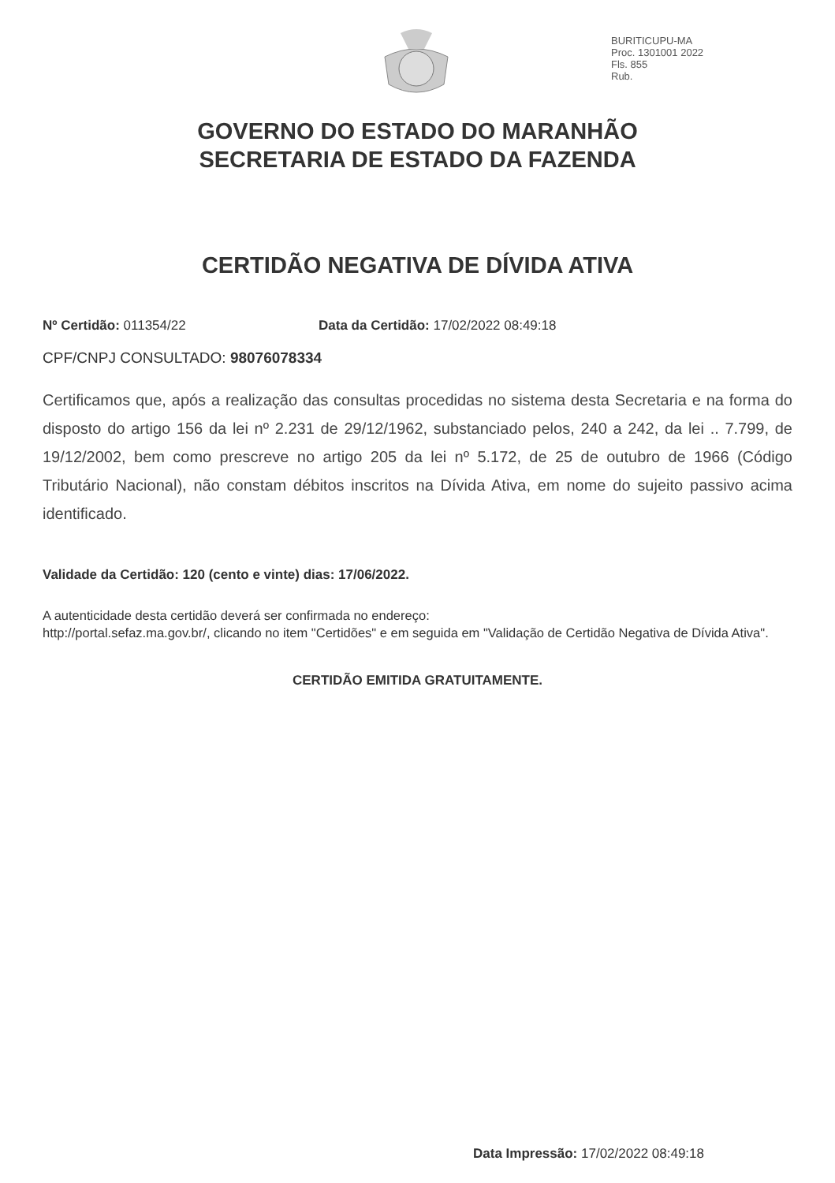BURITICUPU-MA
Proc. 1301001 2022
Fls. 855
Rub.
GOVERNO DO ESTADO DO MARANHÃO
SECRETARIA DE ESTADO DA FAZENDA
CERTIDÃO NEGATIVA DE DÍVIDA ATIVA
Nº Certidão: 011354/22 Data da Certidão: 17/02/2022 08:49:18
CPF/CNPJ CONSULTADO: 98076078334
Certificamos que, após a realização das consultas procedidas no sistema desta Secretaria e na forma do disposto do artigo 156 da lei nº 2.231 de 29/12/1962, substanciado pelos, 240 a 242, da lei .. 7.799, de 19/12/2002, bem como prescreve no artigo 205 da lei nº 5.172, de 25 de outubro de 1966 (Código Tributário Nacional), não constam débitos inscritos na Dívida Ativa, em nome do sujeito passivo acima identificado.
Validade da Certidão: 120 (cento e vinte) dias: 17/06/2022.
A autenticidade desta certidão deverá ser confirmada no endereço:
http://portal.sefaz.ma.gov.br/, clicando no item "Certidões" e em seguida em "Validação de Certidão Negativa de Dívida Ativa".
CERTIDÃO EMITIDA GRATUITAMENTE.
Data Impressão: 17/02/2022 08:49:18